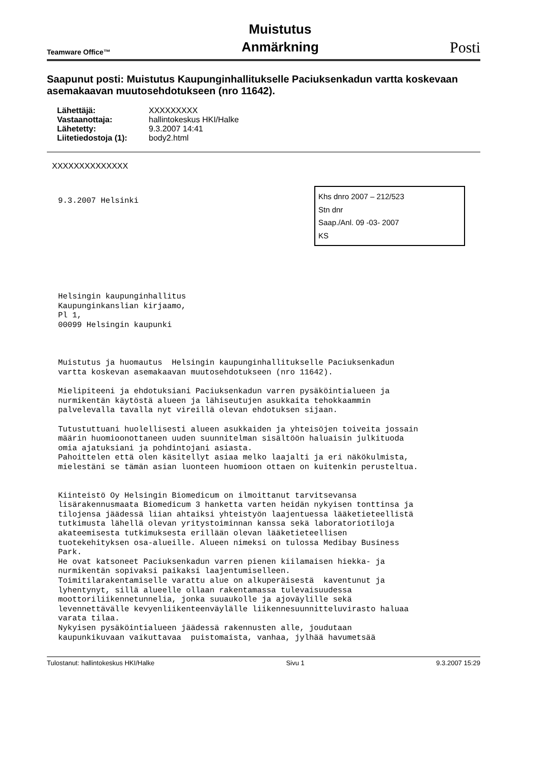Teamware Office™ Muistutus
Anmärkning Posti
Saapunut posti: Muistutus Kaupunginhallitukselle Paciuksenkadun vartta koskevaan asemakaavan muutosehdotukseen (nro 11642).
| Lähettäjä: | XXXXXXXXX |
| Vastaanottaja: | hallintokeskus HKI/Halke |
| Lähetetty: | 9.3.2007 14:41 |
| Liitetiedostoja (1): | body2.html |
XXXXXXXXXXXXXX
Khs dnro 2007 – 212/523
Stn dnr
Saap./Anl. 09 -03- 2007
KS
9.3.2007 Helsinki
Helsingin kaupunginhallitus
Kaupunginkanslian kirjaamo,
Pl 1,
00099 Helsingin kaupunki



Muistutus ja huomautus  Helsingin kaupunginhallitukselle Paciuksenkadun
vartta koskevan asemakaavan muutosehdotukseen (nro 11642).

Mielipiteeni ja ehdotuksiani Paciuksenkadun varren pysäköintialueen ja
nurmikentän käytöstä alueen ja lähiseutujen asukkaita tehokkaammin
palvelevalla tavalla nyt vireillä olevan ehdotuksen sijaan.

Tutustuttuani huolellisesti alueen asukkaiden ja yhteisöjen toiveita jossain
määrin huomioonottaneen uuden suunnitelman sisältöön haluaisin julkituoda
omia ajatuksiani ja pohdintojani asiasta.
Pahoittelen että olen käsitellyt asiaa melko laajalti ja eri näkökulmista,
mielestäni se tämän asian luonteen huomioon ottaen on kuitenkin perusteltua.


Kiinteistö Oy Helsingin Biomedicum on ilmoittanut tarvitsevansa
lisärakennusmaata Biomedicum 3 hanketta varten heidän nykyisen tonttinsa ja
tilojensa jäädessä liian ahtaiksi yhteistyön laajentuessa lääketieteellistä
tutkimusta lähellä olevan yritystoiminnan kanssa sekä laboratoriotiloja
akateemisesta tutkimuksesta erillään olevan lääketieteellisen
tuotekehityksen osa-alueille. Alueen nimeksi on tulossa Medibay Business
Park.
He ovat katsoneet Paciuksenkadun varren pienen kiilamaisen hiekka- ja
nurmikentän sopivaksi paikaksi laajentumiselleen.
Toimitilarakentamiselle varattu alue on alkuperäisestä  kaventunut ja
lyhentynyt, sillä alueelle ollaan rakentamassa tulevaisuudessa
moottoriliikennetunnelia, jonka suuaukolle ja ajoväylille sekä
levennettävälle kevyenliikenteenväylälle liikennesuunnitteluvirasto haluaa
varata tilaa.
Nykyisen pysäköintialueen jäädessä rakennusten alle, joudutaan
kaupunkikuvaan vaikuttavaa  puistomaista, vanhaa, jylhää havumetsää
Tulostanut: hallintokeskus HKI/Halke Sivu 1 9.3.2007 15:29